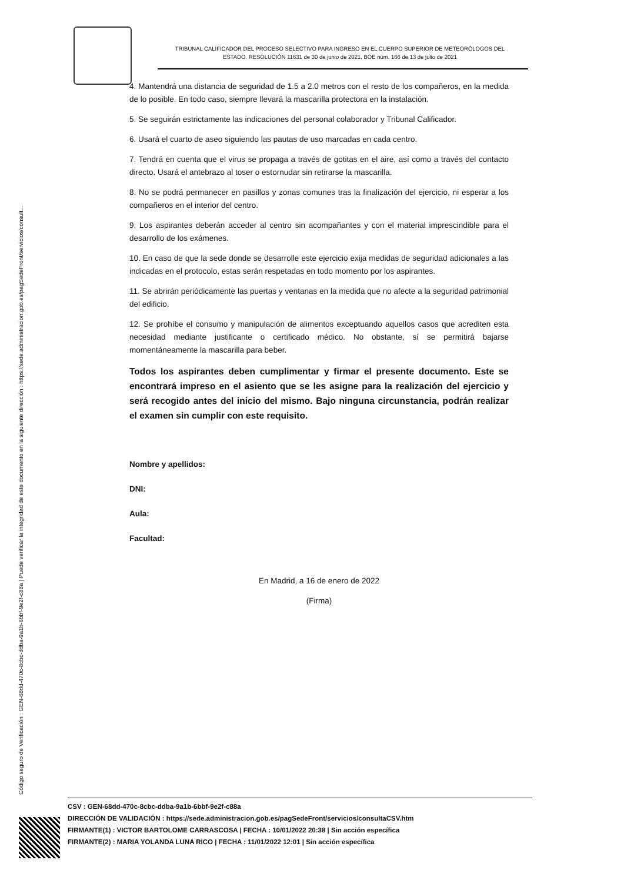Código seguro de Verificación : GEN-68dd-470c-8cbc-ddba-9a1b-6bbf-9e2f-c88a | Puede verificar la integridad de este documento en la siguiente dirección : https://sede.administracion.gob.es/pagSedeFront/servicios/consult...
TRIBUNAL CALIFICADOR DEL PROCESO SELECTIVO PARA INGRESO EN EL CUERPO SUPERIOR DE METEORÓLOGOS DEL
ESTADO. RESOLUCIÓN 11631 de 30 de junio de 2021. BOE núm. 166 de 13 de julio de 2021
4. Mantendrá una distancia de seguridad de 1.5 a 2.0 metros con el resto de los compañeros, en la medida de lo posible. En todo caso, siempre llevará la mascarilla protectora en la instalación.
5. Se seguirán estrictamente las indicaciones del personal colaborador y Tribunal Calificador.
6. Usará el cuarto de aseo siguiendo las pautas de uso marcadas en cada centro.
7. Tendrá en cuenta que el virus se propaga a través de gotitas en el aire, así como a través del contacto directo. Usará el antebrazo al toser o estornudar sin retirarse la mascarilla.
8. No se podrá permanecer en pasillos y zonas comunes tras la finalización del ejercicio, ni esperar a los compañeros en el interior del centro.
9. Los aspirantes deberán acceder al centro sin acompañantes y con el material imprescindible para el desarrollo de los exámenes.
10. En caso de que la sede donde se desarrolle este ejercicio exija medidas de seguridad adicionales a las indicadas en el protocolo, estas serán respetadas en todo momento por los aspirantes.
11. Se abrirán periódicamente las puertas y ventanas en la medida que no afecte a la seguridad patrimonial del edificio.
12. Se prohíbe el consumo y manipulación de alimentos exceptuando aquellos casos que acrediten esta necesidad mediante justificante o certificado médico. No obstante, sí se permitirá bajarse momentáneamente la mascarilla para beber.
Todos los aspirantes deben cumplimentar y firmar el presente documento. Este se encontrará impreso en el asiento que se les asigne para la realización del ejercicio y será recogido antes del inicio del mismo. Bajo ninguna circunstancia, podrán realizar el examen sin cumplir con este requisito.
Nombre y apellidos:
DNI:
Aula:
Facultad:
En Madrid, a 16 de enero de 2022
(Firma)
CSV : GEN-68dd-470c-8cbc-ddba-9a1b-6bbf-9e2f-c88a
DIRECCIÓN DE VALIDACIÓN : https://sede.administracion.gob.es/pagSedeFront/servicios/consultaCSV.htm
FIRMANTE(1) : VICTOR BARTOLOME CARRASCOSA | FECHA : 10/01/2022 20:38 | Sin acción específica
FIRMANTE(2) : MARIA YOLANDA LUNA RICO | FECHA : 11/01/2022 12:01 | Sin acción específica